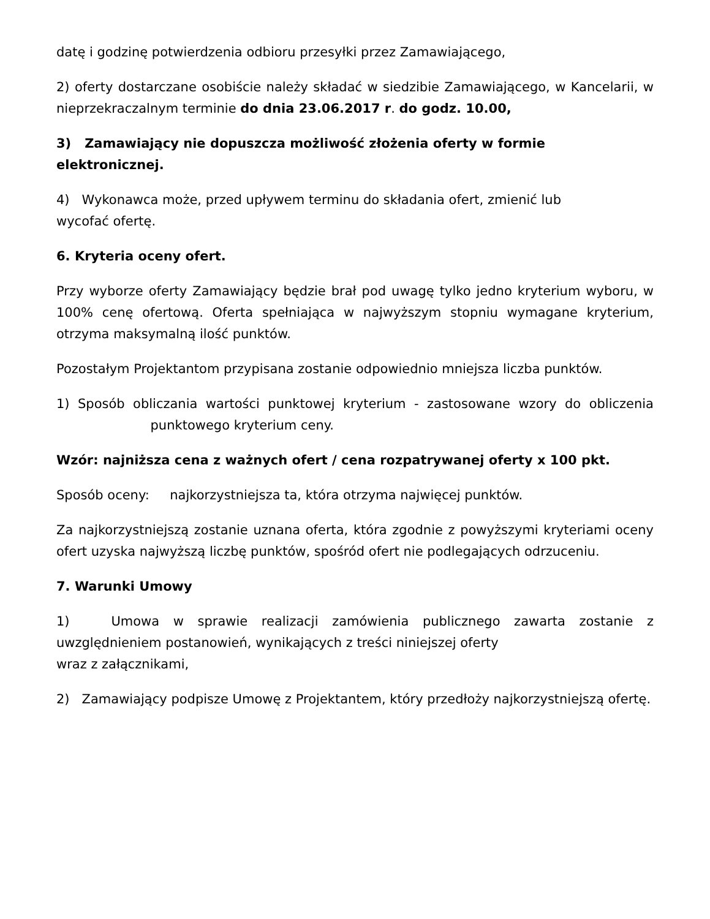datę i godzinę potwierdzenia odbioru przesyłki przez Zamawiającego,
2) oferty dostarczane osobiście należy składać w siedzibie Zamawiającego, w Kancelarii, w nieprzekraczalnym terminie do dnia 23.06.2017 r. do godz. 10.00,
3) Zamawiający nie dopuszcza możliwość złożenia oferty w formie elektronicznej.
4) Wykonawca może, przed upływem terminu do składania ofert, zmienić lub
wycofać ofertę.
6. Kryteria oceny ofert.
Przy wyborze oferty Zamawiający będzie brał pod uwagę tylko jedno kryterium wyboru, w 100% cenę ofertową. Oferta spełniająca w najwyższym stopniu wymagane kryterium, otrzyma maksymalną ilość punktów.
Pozostałym Projektantom przypisana zostanie odpowiednio mniejsza liczba punktów.
1) Sposób obliczania wartości punktowej kryterium - zastosowane wzory do obliczenia punktowego kryterium ceny.
Wzór: najniższa cena z ważnych ofert / cena rozpatrywanej oferty x 100 pkt.
Sposób oceny: najkorzystniejsza ta, która otrzyma najwięcej punktów.
Za najkorzystniejszą zostanie uznana oferta, która zgodnie z powyższymi kryteriami oceny ofert uzyska najwyższą liczbę punktów, spośród ofert nie podlegających odrzuceniu.
7. Warunki Umowy
1) Umowa w sprawie realizacji zamówienia publicznego zawarta zostanie z uwzględnieniem postanowień, wynikających z treści niniejszej oferty
wraz z załącznikami,
2) Zamawiający podpisze Umowę z Projektantem, który przedłoży najkorzystniejszą ofertę.